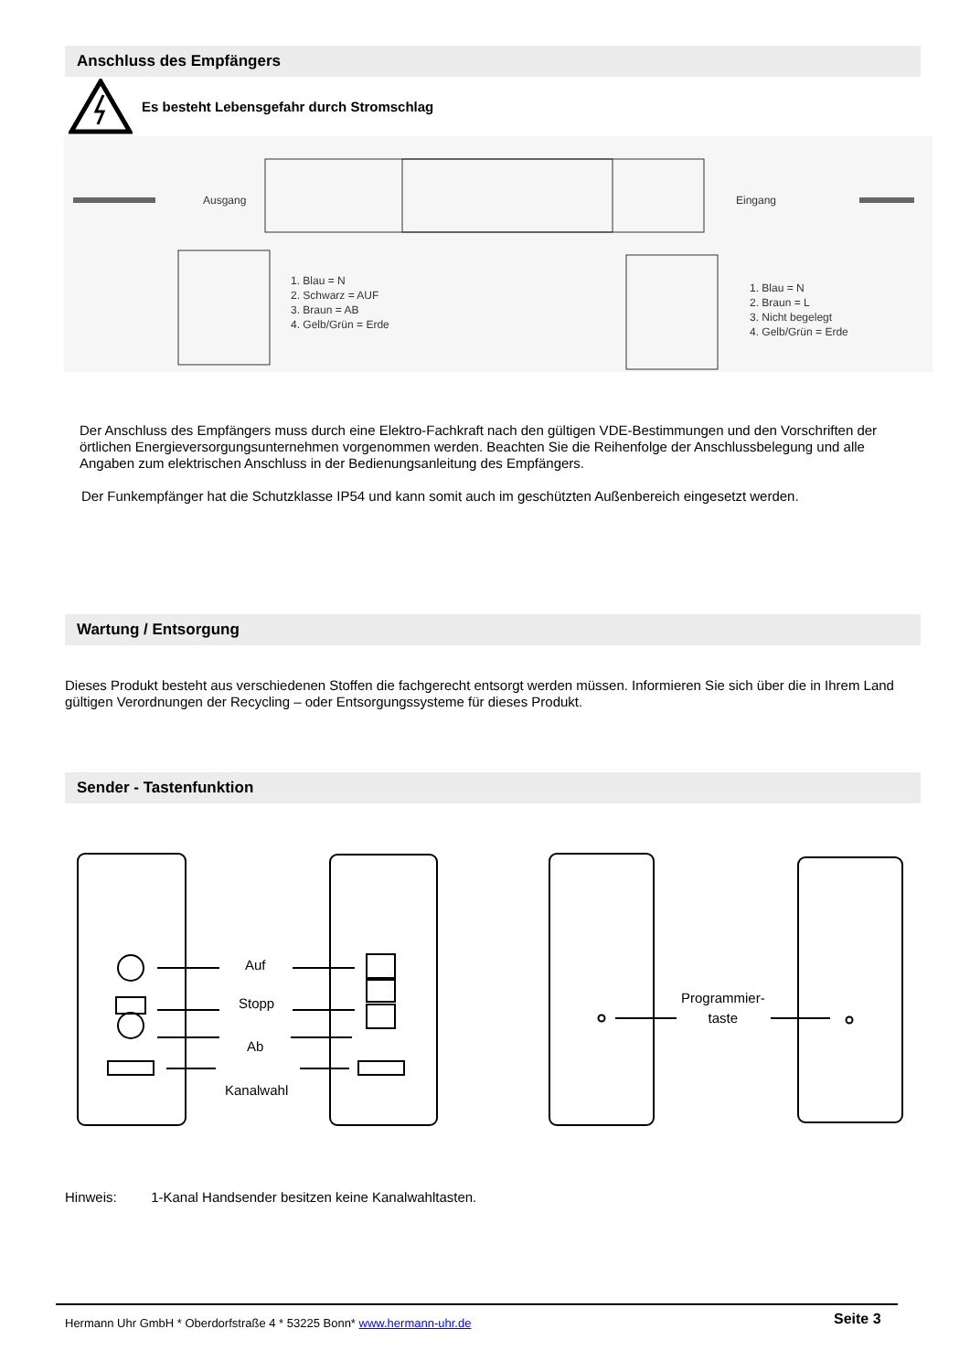Anschluss des Empfängers
Es besteht Lebensgefahr durch Stromschlag
Ausgang Eingang
1. Blau = N
2. Schwarz = AUF
3. Braun = AB
4. Gelb/Grün = Erde
1. Blau = N
2. Braun = L
3. Nicht begelegt
4. Gelb/Grün = Erde
Der Anschluss des Empfängers muss durch eine Elektro-Fachkraft nach den gültigen VDE-Bestimmungen und den Vorschriften der örtlichen Energieversorgungsunternehmen vorgenommen werden. Beachten Sie die Reihenfolge der Anschlussbelegung und alle Angaben zum elektrischen Anschluss in der Bedienungsanleitung des Empfängers.
Der Funkempfänger hat die Schutzklasse IP54 und kann somit auch im geschützten Außenbereich eingesetzt werden.
Wartung / Entsorgung
Dieses Produkt besteht aus verschiedenen Stoffen die fachgerecht entsorgt werden müssen. Informieren Sie sich über die in Ihrem Land gültigen Verordnungen der Recycling – oder Entsorgungssysteme für dieses Produkt.
Sender - Tastenfunktion
Auf
Stopp
Ab
Kanalwahl
Programmier-
taste
Hinweis: 1-Kanal Handsender besitzen keine Kanalwahltasten.
Hermann Uhr GmbH * Oberdorfstraße 4 * 53225 Bonn* www.hermann-uhr.de
Seite 3